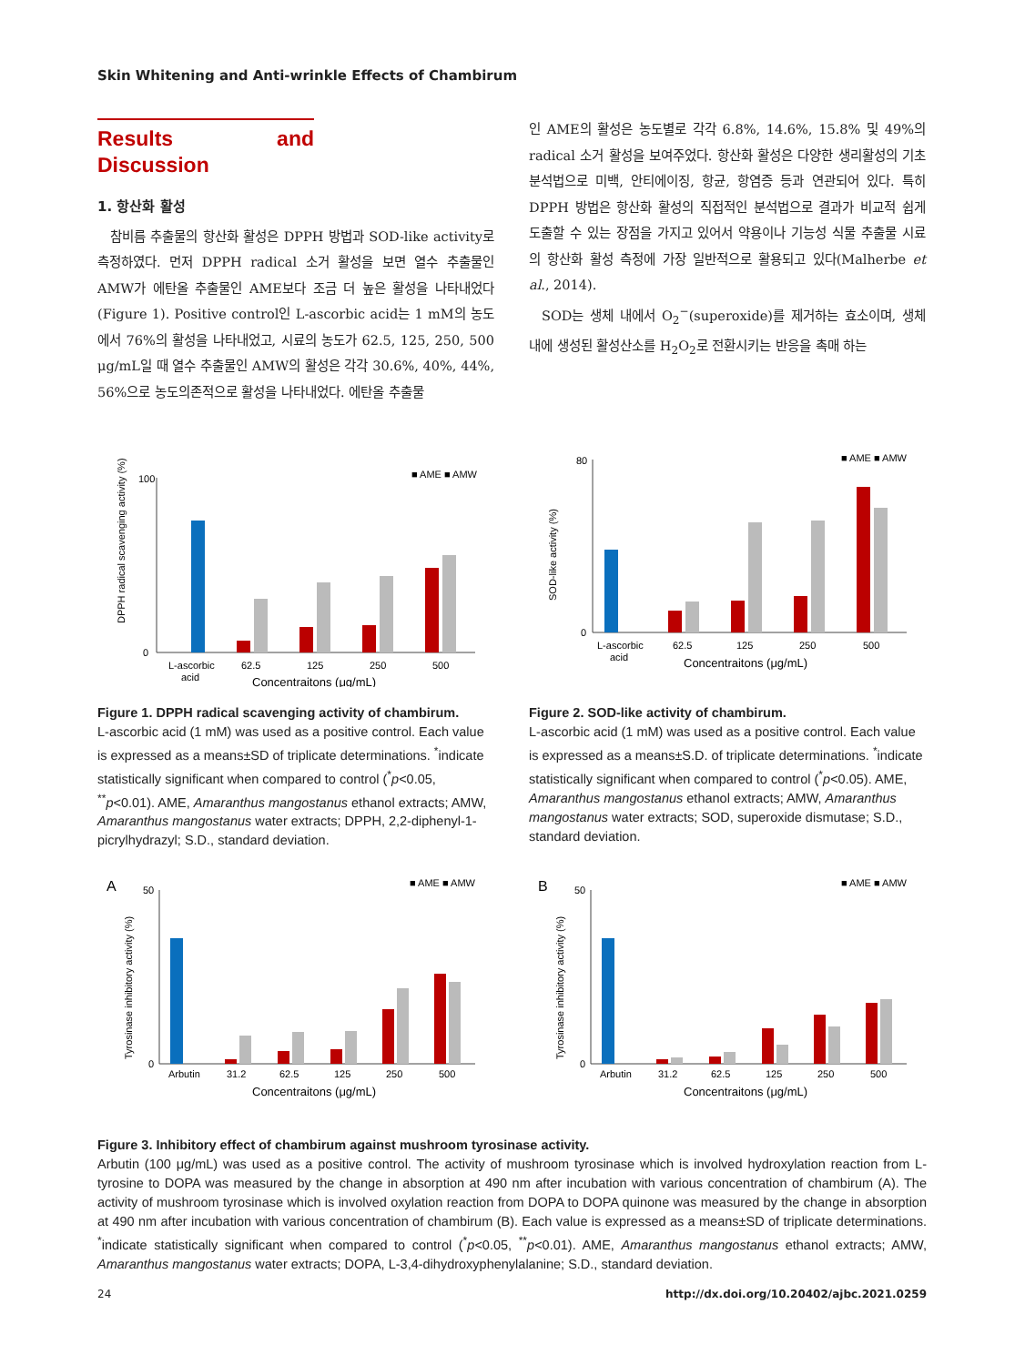Skin Whitening and Anti-wrinkle Effects of Chambirum
Results and Discussion
1. 항산화 활성
참비름 추출물의 항산화 활성은 DPPH 방법과 SOD-like activity로 측정하였다. 먼저 DPPH radical 소거 활성을 보면 열수 추출물인 AMW가 에탄올 추출물인 AME보다 조금 더 높은 활성을 나타내었다(Figure 1). Positive control인 L-ascorbic acid는 1 mM의 농도에서 76%의 활성을 나타내었고, 시료의 농도가 62.5, 125, 250, 500 μg/mL일 때 열수 추출물인 AMW의 활성은 각각 30.6%, 40%, 44%, 56%으로 농도의존적으로 활성을 나타내었다. 에탄올 추출물
인 AME의 활성은 농도별로 각각 6.8%, 14.6%, 15.8% 및 49%의 radical 소거 활성을 보여주었다. 항산화 활성은 다양한 생리활성의 기초분석법으로 미백, 안티에이징, 항균, 항염증 등과 연관되어 있다. 특히 DPPH 방법은 항산화 활성의 직접적인 분석법으로 결과가 비교적 쉽게 도출할 수 있는 장점을 가지고 있어서 약용이나 기능성 식물 추출물 시료의 항산화 활성 측정에 가장 일반적으로 활용되고 있다(Malherbe et al., 2014).
SOD는 생체 내에서 O<sub>2</sub><sup>−</sup>(superoxide)를 제거하는 효소이며, 생체 내에 생성된 활성산소를 H<sub>2</sub>O<sub>2</sub>로 전환시키는 반응을 촉매 하는
DPPH radical scavenging activity (%)
100
0
■ AME ■ AMW
L-ascorbic
acid
62.5
125
250
500
Concentraitons (μg/mL)
Figure 1. DPPH radical scavenging activity of chambirum.
L-ascorbic acid (1 mM) was used as a positive control. Each value is expressed as a means±SD of triplicate determinations. <sup>*</sup>indicate statistically significant when compared to control (<sup>*</sup>p<0.05, <sup>**</sup>p<0.01). AME, Amaranthus mangostanus ethanol extracts; AMW, Amaranthus mangostanus water extracts; DPPH, 2,2-diphenyl-1-picrylhydrazyl; S.D., standard deviation.
SOD-like activity (%)
80
0
■ AME ■ AMW
L-ascorbic
acid
62.5
125
250
500
Concentraitons (μg/mL)
Figure 2. SOD-like activity of chambirum.
L-ascorbic acid (1 mM) was used as a positive control. Each value is expressed as a means±S.D. of triplicate determinations. <sup>*</sup>indicate statistically significant when compared to control (<sup>*</sup>p<0.05). AME, Amaranthus mangostanus ethanol extracts; AMW, Amaranthus mangostanus water extracts; SOD, superoxide dismutase; S.D., standard deviation.
A
Tyrosinase inhibitory activity (%)
50
0
■ AME ■ AMW
Arbutin
31.2
62.5
125
250
500
Concentraitons (μg/mL)
B
Tyrosinase inhibitory activity (%)
50
0
■ AME ■ AMW
Arbutin
31.2
62.5
125
250
500
Concentraitons (μg/mL)
Figure 3. Inhibitory effect of chambirum against mushroom tyrosinase activity.
Arbutin (100 μg/mL) was used as a positive control. The activity of mushroom tyrosinase which is involved hydroxylation reaction from L-tyrosine to DOPA was measured by the change in absorption at 490 nm after incubation with various concentration of chambirum (A). The activity of mushroom tyrosinase which is involved oxylation reaction from DOPA to DOPA quinone was measured by the change in absorption at 490 nm after incubation with various concentration of chambirum (B). Each value is expressed as a means±SD of triplicate determinations. <sup>*</sup>indicate statistically significant when compared to control (<sup>*</sup>p<0.05, <sup>**</sup>p<0.01). AME, Amaranthus mangostanus ethanol extracts; AMW, Amaranthus mangostanus water extracts; DOPA, L-3,4-dihydroxyphenylalanine; S.D., standard deviation.
24 http://dx.doi.org/10.20402/ajbc.2021.0259